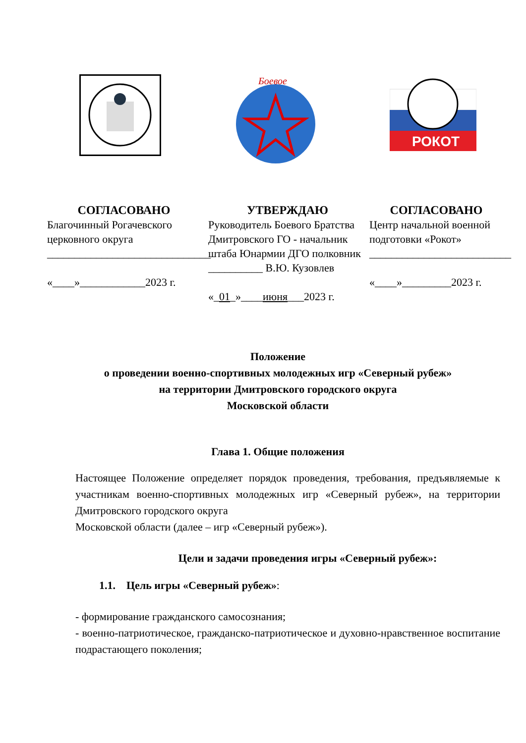Боевое
РОКОТ
СОГЛАСОВАНО
Благочинный Рогачевского церковного округа
______________________________
«____»____________2023 г.
УТВЕРЖДАЮ
Руководитель Боевого Братства Дмитровского ГО - начальник штаба Юнармии ДГО полковник
__________ В.Ю. Кузовлев
«_01_»____июня___2023 г.
СОГЛАСОВАНО
Центр начальной военной подготовки «Рокот»
__________________________
«____»_________2023 г.
Положение
о проведении военно-спортивных молодежных игр «Северный рубеж»
на территории Дмитровского городского округа
Московской области
Глава 1. Общие положения
Настоящее Положение определяет порядок проведения, требования, предъявляемые к участникам военно-спортивных молодежных игр «Северный рубеж», на территории Дмитровского городского округа
Московской области (далее – игр «Северный рубеж»).
Цели и задачи проведения игры «Северный рубеж»:
1.1. Цель игры «Северный рубеж»:
- формирование гражданского самосознания;
- военно-патриотическое, гражданско-патриотическое и духовно-нравственное воспитание подрастающего поколения;